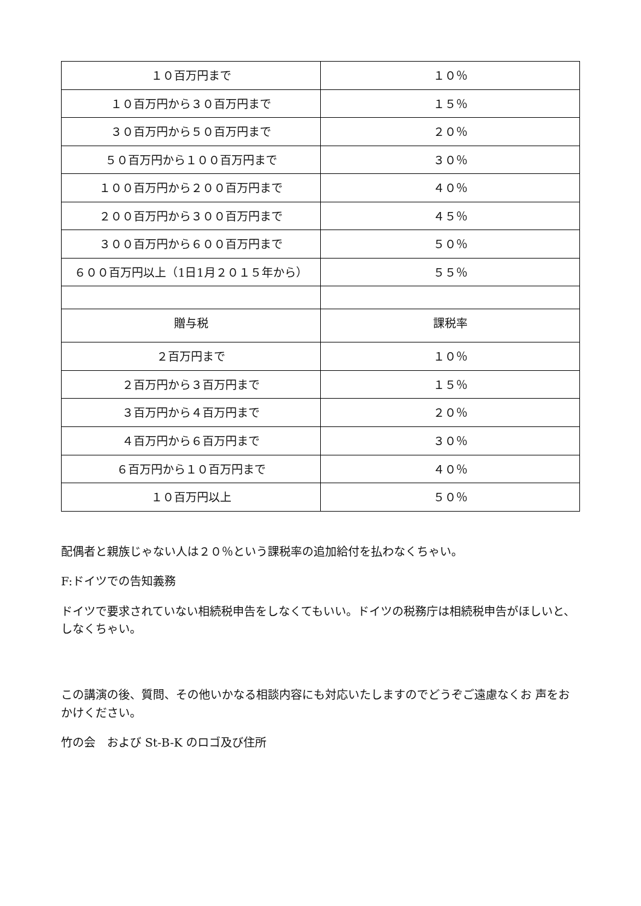| １０百万円まで | １０％ |
| １０百万円から３０百万円まで | １５％ |
| ３０百万円から５０百万円まで | ２０％ |
| ５０百万円から１００百万円まで | ３０％ |
| １００百万円から２００百万円まで | ４０％ |
| ２００百万円から３００百万円まで | ４５％ |
| ３００百万円から６００百万円まで | ５０％ |
| ６００百万円以上（1日1月２０１５年から） | ５５％ |
| 贈与税 | 課税率 |
| ２百万円まで | １０％ |
| ２百万円から３百万円まで | １５％ |
| ３百万円から４百万円まで | ２０％ |
| ４百万円から６百万円まで | ３０％ |
| ６百万円から１０百万円まで | ４０％ |
| １０百万円以上 | ５０％ |
配偶者と親族じゃない人は２０％という課税率の追加給付を払わなくちゃい。
F:ドイツでの告知義務
ドイツで要求されていない相続税申告をしなくてもいい。ドイツの税務庁は相続税申告がほしいと、しなくちゃい。
この講演の後、質問、その他いかなる相談内容にも対応いたしますのでどうぞご遠慮なくお 声をおかけください。
竹の会　および St-B-K のロゴ及び住所